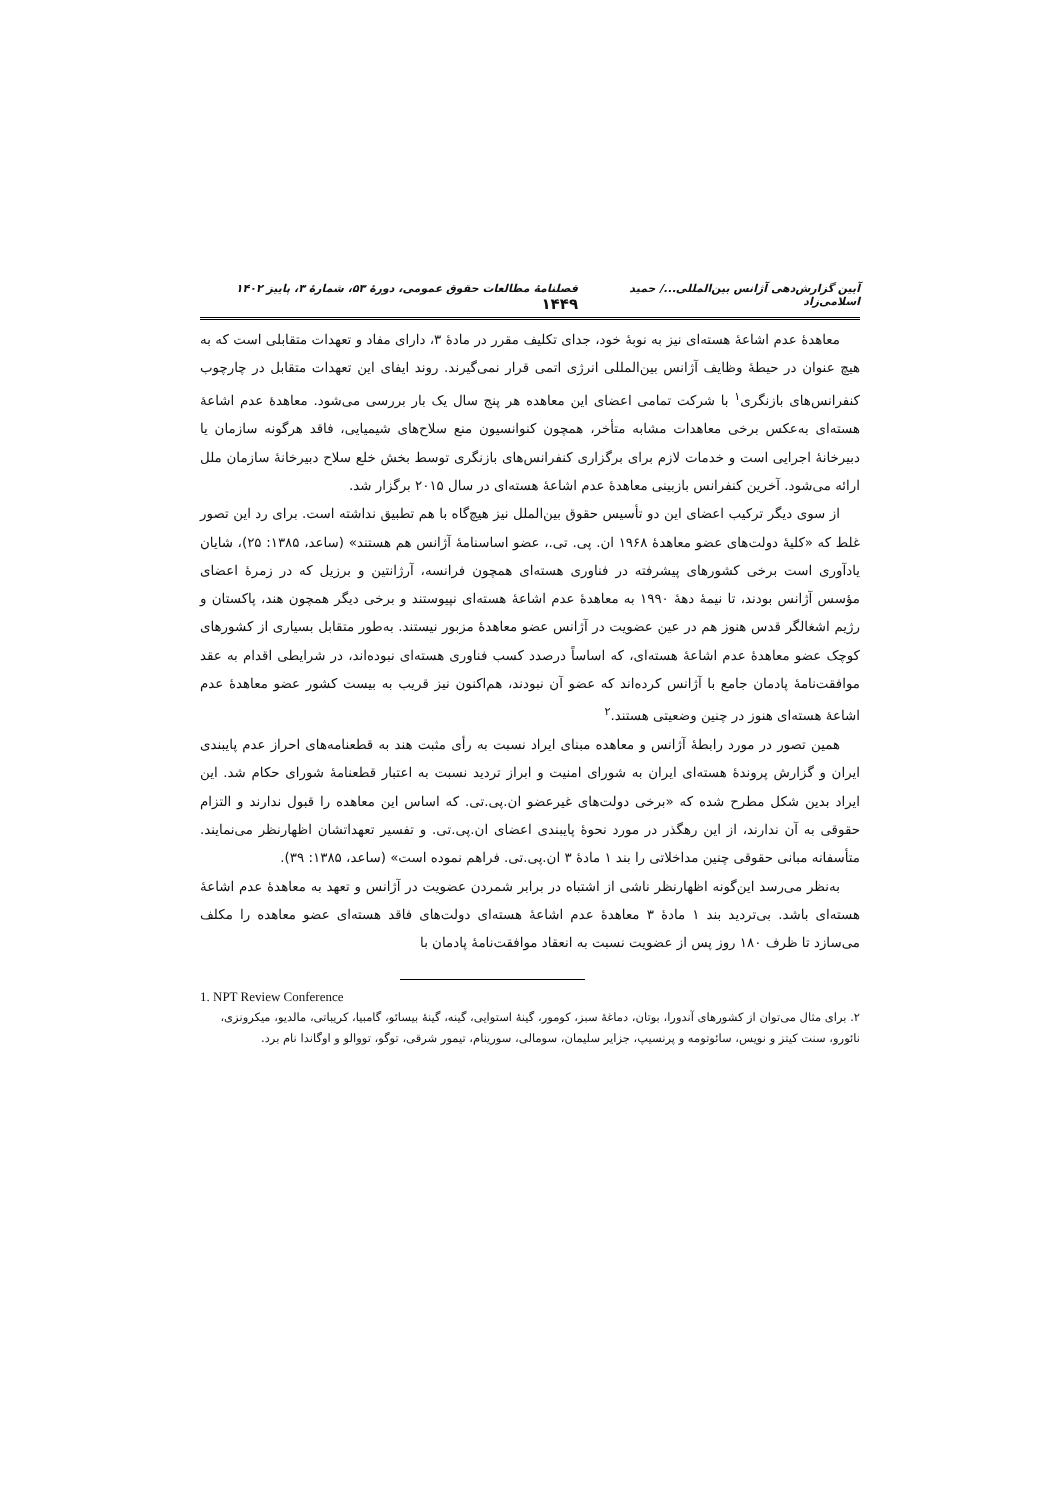آیین گزارش‌دهی آژانس بین‌المللی.../ حمید اسلامی‌زاد فصلنامهٔ مطالعات حقوق عمومی، دورهٔ ۵۳، شمارهٔ ۳، پاییز ۱۴۰۲ ۱۴۴۹
معاهدهٔ عدم اشاعهٔ هسته‌ای نیز به نوبهٔ خود، جدای تکلیف مقرر در مادهٔ ۳، دارای مفاد و تعهدات متقابلی است که به هیچ عنوان در حیطهٔ وظایف آژانس بین‌المللی انرژی اتمی قرار نمی‌گیرند. روند ایفای این تعهدات متقابل در چارچوب کنفرانس‌های بازنگری<sup>۱</sup> با شرکت تمامی اعضای این معاهده هر پنج سال یک بار بررسی می‌شود. معاهدهٔ عدم اشاعهٔ هسته‌ای به‌عکس برخی معاهدات مشابه متأخر، همچون کنوانسیون منع سلاح‌های شیمیایی، فاقد هرگونه سازمان یا دبیرخانهٔ اجرایی است و خدمات لازم برای برگزاری کنفرانس‌های بازنگری توسط بخش خلع سلاح دبیرخانهٔ سازمان ملل ارائه می‌شود. آخرین کنفرانس بازبینی معاهدهٔ عدم اشاعهٔ هسته‌ای در سال ۲۰۱۵ برگزار شد.
از سوی دیگر ترکیب اعضای این دو تأسیس حقوق بین‌الملل نیز هیچ‌گاه با هم تطبیق نداشته است. برای رد این تصور غلط که «کلیهٔ دولت‌های عضو معاهدهٔ ۱۹۶۸ ان. پی. تی.، عضو اساسنامهٔ آژانس هم هستند» (ساعد، ۱۳۸۵: ۲۵)، شایان یادآوری است برخی کشورهای پیشرفته در فناوری هسته‌ای همچون فرانسه، آرژانتین و برزیل که در زمرهٔ اعضای مؤسس آژانس بودند، تا نیمهٔ دههٔ ۱۹۹۰ به معاهدهٔ عدم اشاعهٔ هسته‌ای نپیوستند و برخی دیگر همچون هند، پاکستان و رژیم اشغالگر قدس هنوز هم در عین عضویت در آژانس عضو معاهدهٔ مزبور نیستند. به‌طور متقابل بسیاری از کشورهای کوچک عضو معاهدهٔ عدم اشاعهٔ هسته‌ای، که اساساً درصدد کسب فناوری هسته‌ای نبوده‌اند، در شرایطی اقدام به عقد موافقت‌نامهٔ پادمان جامع با آژانس کرده‌اند که عضو آن نبودند، هم‌اکنون نیز قریب به بیست کشور عضو معاهدهٔ عدم اشاعهٔ هسته‌ای هنوز در چنین وضعیتی هستند.<sup>۲</sup>
همین تصور در مورد رابطهٔ آژانس و معاهده مبنای ایراد نسبت به رأی مثبت هند به قطعنامه‌های احراز عدم پایبندی ایران و گزارش پروندهٔ هسته‌ای ایران به شورای امنیت و ابراز تردید نسبت به اعتبار قطعنامهٔ شورای حکام شد. این ایراد بدین شکل مطرح شده که «برخی دولت‌های غیرعضو ان.پی.تی. که اساس این معاهده را قبول ندارند و التزام حقوقی به آن ندارند، از این رهگذر در مورد نحوهٔ پایبندی اعضای ان.پی.تی. و تفسیر تعهداتشان اظهارنظر می‌نمایند. متأسفانه مبانی حقوقی چنین مداخلاتی را بند ۱ مادهٔ ۳ ان.پی.تی. فراهم نموده است» (ساعد، ۱۳۸۵: ۳۹).
به‌نظر می‌رسد این‌گونه اظهارنظر ناشی از اشتباه در برابر شمردن عضویت در آژانس و تعهد به معاهدهٔ عدم اشاعهٔ هسته‌ای باشد. بی‌تردید بند ۱ مادهٔ ۳ معاهدهٔ عدم اشاعهٔ هسته‌ای دولت‌های فاقد هسته‌ای عضو معاهده را مکلف می‌سازد تا ظرف ۱۸۰ روز پس از عضویت نسبت به انعقاد موافقت‌نامهٔ پادمان با
1. NPT Review Conference
۲. برای مثال می‌توان از کشورهای آندورا، بوتان، دماغهٔ سبز، کومور، گینهٔ استوایی، گینه، گینهٔ بیسائو، گامبیا، کریباتی، مالدیو، میکرونزی، نائورو، سنت کیتز و نویس، سائوتومه و پرنسیپ، جزایر سلیمان، سومالی، سورینام، تیمور شرقی، توگو، تووالو و اوگاندا نام برد.